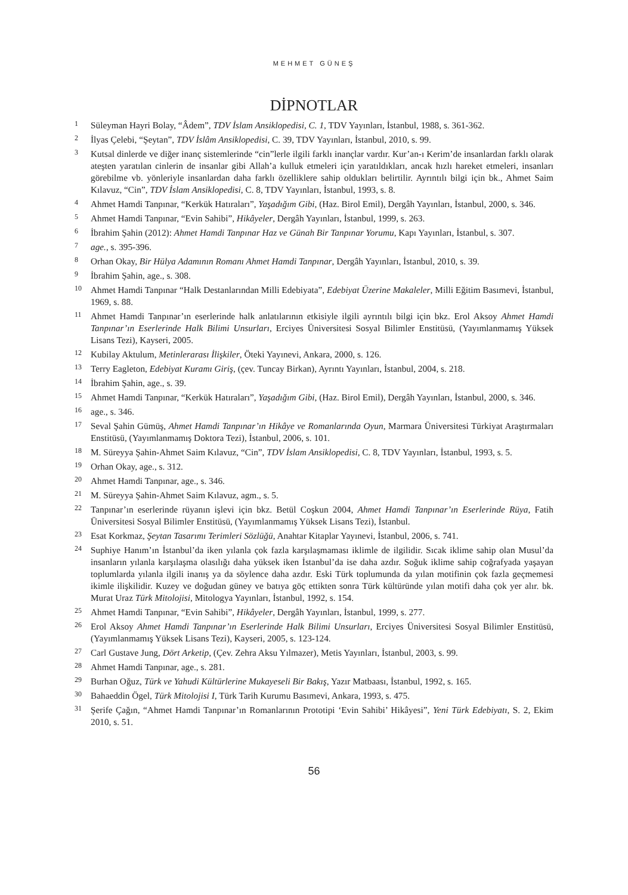MEHMET GÜNEŞ
DİPNOTLAR
1 Süleyman Hayri Bolay, “Âdem”, TDV İslam Ansiklopedisi, C. 1, TDV Yayınları, İstanbul, 1988, s. 361-362.
2 İlyas Çelebi, “Şeytan”, TDV İslâm Ansiklopedisi, C. 39, TDV Yayınları, İstanbul, 2010, s. 99.
3 Kutsal dinlerde ve diğer inanç sistemlerinde “cin”lerle ilgili farklı inançlar vardır. Kur’an-ı Kerim’de insanlardan farklı olarak ateşten yaratılan cinlerin de insanlar gibi Allah’a kulluk etmeleri için yaratıldıkları, ancak hızlı hareket etmeleri, insanları görebilme vb. yönleriyle insanlardan daha farklı özelliklere sahip oldukları belirtilir. Ayrıntılı bilgi için bk., Ahmet Saim Kılavuz, “Cin”, TDV İslam Ansiklopedisi, C. 8, TDV Yayınları, İstanbul, 1993, s. 8.
4 Ahmet Hamdi Tanpınar, “Kerkük Hatıraları”, Yaşadığım Gibi, (Haz. Birol Emil), Dergâh Yayınları, İstanbul, 2000, s. 346.
5 Ahmet Hamdi Tanpınar, “Evin Sahibi”, Hikâyeler, Dergâh Yayınları, İstanbul, 1999, s. 263.
6 İbrahim Şahin (2012): Ahmet Hamdi Tanpınar Haz ve Günah Bir Tanpınar Yorumu, Kapı Yayınları, İstanbul, s. 307.
7 age., s. 395-396.
8 Orhan Okay, Bir Hülya Adamının Romanı Ahmet Hamdi Tanpınar, Dergâh Yayınları, İstanbul, 2010, s. 39.
9 İbrahim Şahin, age., s. 308.
10 Ahmet Hamdi Tanpınar “Halk Destanlarından Milli Edebiyata”, Edebiyat Üzerine Makaleler, Milli Eğitim Basımevi, İstanbul, 1969, s. 88.
11 Ahmet Hamdi Tanpınar’ın eserlerinde halk anlatılarının etkisiyle ilgili ayrıntılı bilgi için bkz. Erol Aksoy Ahmet Hamdi Tanpınar’ın Eserlerinde Halk Bilimi Unsurları, Erciyes Üniversitesi Sosyal Bilimler Enstitüsü, (Yayımlanmamış Yüksek Lisans Tezi), Kayseri, 2005.
12 Kubilay Aktulum, Metinlerarası İlişkiler, Öteki Yayınevi, Ankara, 2000, s. 126.
13 Terry Eagleton, Edebiyat Kuramı Giriş, (çev. Tuncay Birkan), Ayrıntı Yayınları, İstanbul, 2004, s. 218.
14 İbrahim Şahin, age., s. 39.
15 Ahmet Hamdi Tanpınar, “Kerkük Hatıraları”, Yaşadığım Gibi, (Haz. Birol Emil), Dergâh Yayınları, İstanbul, 2000, s. 346.
16 age., s. 346.
17 Seval Şahin Gümüş, Ahmet Hamdi Tanpınar’ın Hikâye ve Romanlarında Oyun, Marmara Üniversitesi Türkiyat Araştırmaları Enstitüsü, (Yayımlanmamış Doktora Tezi), İstanbul, 2006, s. 101.
18 M. Süreyya Şahin-Ahmet Saim Kılavuz, “Cin”, TDV İslam Ansiklopedisi, C. 8, TDV Yayınları, İstanbul, 1993, s. 5.
19 Orhan Okay, age., s. 312.
20 Ahmet Hamdi Tanpınar, age., s. 346.
21 M. Süreyya Şahin-Ahmet Saim Kılavuz, agm., s. 5.
22 Tanpınar’ın eserlerinde rüyanın işlevi için bkz. Betül Coşkun 2004, Ahmet Hamdi Tanpınar’ın Eserlerinde Rüya, Fatih Üniversitesi Sosyal Bilimler Enstitüsü, (Yayımlanmamış Yüksek Lisans Tezi), İstanbul.
23 Esat Korkmaz, Şeytan Tasarımı Terimleri Sözlüğü, Anahtar Kitaplar Yayınevi, İstanbul, 2006, s. 741.
24 Suphiye Hanım’ın İstanbul’da iken yılanla çok fazla karşılaşmaması iklimle de ilgilidir. Sıcak iklime sahip olan Musul’da insanların yılanla karşılaşma olasılığı daha yüksek iken İstanbul’da ise daha azdır. Soğuk iklime sahip coğrafyada yaşayan toplumlarda yılanla ilgili inanış ya da söylence daha azdır. Eski Türk toplumunda da yılan motifinin çok fazla geçmemesi ikimle ilişkilidir. Kuzey ve doğudan güney ve batıya göç ettikten sonra Türk kültüründe yılan motifi daha çok yer alır. bk. Murat Uraz Türk Mitolojisi, Mitologya Yayınları, İstanbul, 1992, s. 154.
25 Ahmet Hamdi Tanpınar, “Evin Sahibi”, Hikâyeler, Dergâh Yayınları, İstanbul, 1999, s. 277.
26 Erol Aksoy Ahmet Hamdi Tanpınar’ın Eserlerinde Halk Bilimi Unsurları, Erciyes Üniversitesi Sosyal Bilimler Enstitüsü, (Yayımlanmamış Yüksek Lisans Tezi), Kayseri, 2005, s. 123-124.
27 Carl Gustave Jung, Dört Arketip, (Çev. Zehra Aksu Yılmazer), Metis Yayınları, İstanbul, 2003, s. 99.
28 Ahmet Hamdi Tanpınar, age., s. 281.
29 Burhan Oğuz, Türk ve Yahudi Kültürlerine Mukayeseli Bir Bakış, Yazır Matbaası, İstanbul, 1992, s. 165.
30 Bahaeddin Ögel, Türk Mitolojisi I, Türk Tarih Kurumu Basımevi, Ankara, 1993, s. 475.
31 Şerife Çağın, “Ahmet Hamdi Tanpınar’ın Romanlarının Prototipi ‘Evin Sahibi’ Hikâyesi”, Yeni Türk Edebiyatı, S. 2, Ekim 2010, s. 51.
56